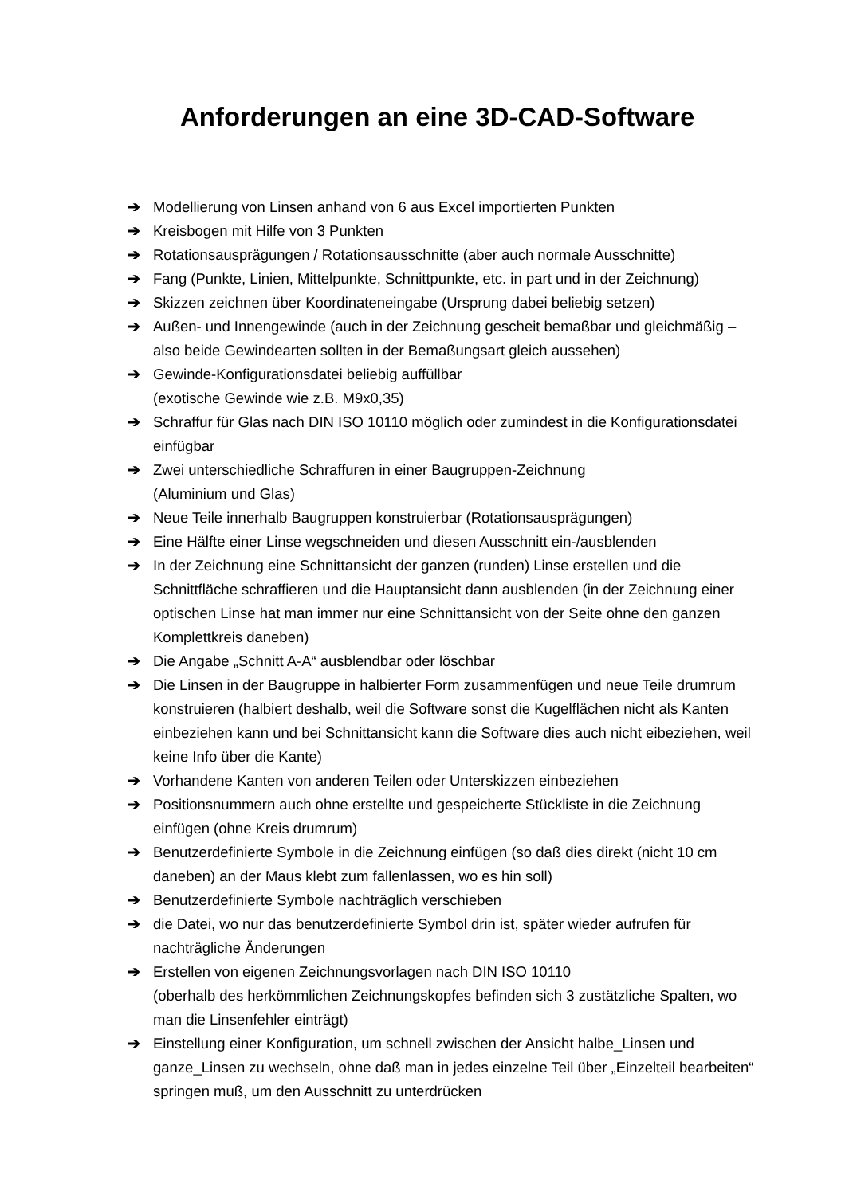Anforderungen an eine 3D-CAD-Software
➔ Modellierung von Linsen anhand von 6 aus Excel importierten Punkten
➔ Kreisbogen mit Hilfe von 3 Punkten
➔ Rotationsausprägungen / Rotationsausschnitte (aber auch normale Ausschnitte)
➔ Fang (Punkte, Linien, Mittelpunkte, Schnittpunkte, etc. in part und in der Zeichnung)
➔ Skizzen zeichnen über Koordinateneingabe (Ursprung dabei beliebig setzen)
➔ Außen- und Innengewinde (auch in der Zeichnung gescheit bemaßbar und gleichmäßig – also beide Gewindearten sollten in der Bemaßungsart gleich aussehen)
➔ Gewinde-Konfigurationsdatei beliebig auffüllbar
(exotische Gewinde wie z.B. M9x0,35)
➔ Schraffur für Glas nach DIN ISO 10110 möglich oder zumindest in die Konfigurationsdatei einfügbar
➔ Zwei unterschiedliche Schraffuren in einer Baugruppen-Zeichnung
(Aluminium und Glas)
➔ Neue Teile innerhalb Baugruppen konstruierbar (Rotationsausprägungen)
➔ Eine Hälfte einer Linse wegschneiden und diesen Ausschnitt ein-/ausblenden
➔ In der Zeichnung eine Schnittansicht der ganzen (runden) Linse erstellen und die Schnittfläche schraffieren und die Hauptansicht dann ausblenden (in der Zeichnung einer optischen Linse hat man immer nur eine Schnittansicht von der Seite ohne den ganzen Komplettkreis daneben)
➔ Die Angabe „Schnitt A-A“ ausblendbar oder löschbar
➔ Die Linsen in der Baugruppe in halbierter Form zusammenfügen und neue Teile drumrum konstruieren (halbiert deshalb, weil die Software sonst die Kugelflächen nicht als Kanten einbeziehen kann und bei Schnittansicht kann die Software dies auch nicht eibeziehen, weil keine Info über die Kante)
➔ Vorhandene Kanten von anderen Teilen oder Unterskizzen einbeziehen
➔ Positionsnummern auch ohne erstellte und gespeicherte Stückliste in die Zeichnung einfügen (ohne Kreis drumrum)
➔ Benutzerdefinierte Symbole in die Zeichnung einfügen (so daß dies direkt (nicht 10 cm daneben) an der Maus klebt zum fallenlassen, wo es hin soll)
➔ Benutzerdefinierte Symbole nachträglich verschieben
➔ die Datei, wo nur das benutzerdefinierte Symbol drin ist, später wieder aufrufen für nachträgliche Änderungen
➔ Erstellen von eigenen Zeichnungsvorlagen nach DIN ISO 10110
(oberhalb des herkömmlichen Zeichnungskopfes befinden sich 3 zustätzliche Spalten, wo man die Linsenfehler einträgt)
➔ Einstellung einer Konfiguration, um schnell zwischen der Ansicht halbe_Linsen und ganze_Linsen zu wechseln, ohne daß man in jedes einzelne Teil über „Einzelteil bearbeiten“ springen muß, um den Ausschnitt zu unterdrücken